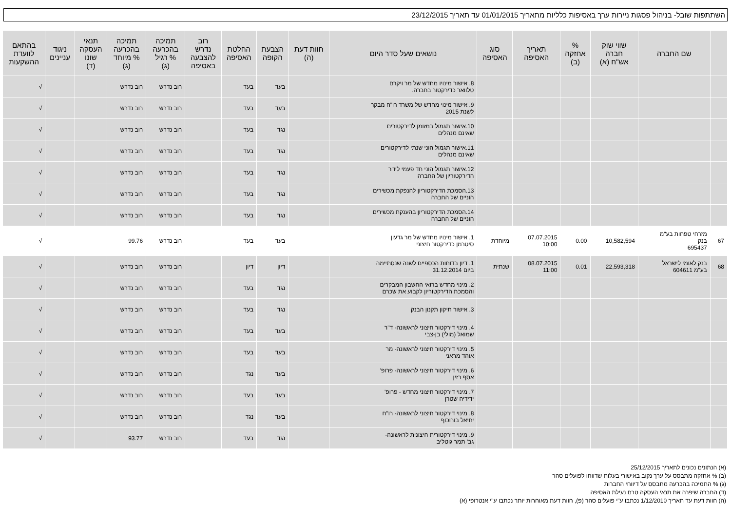השתתפות שובל- בניהול פסגות ניירות ערך באסיפות כלליות מתאריך 01/01/2015 עד תאריך 23/12/2015
| | שם החברה | שווי שוק חברה אש"ח (א) | % אחזקה (ב) | תאריך האסיפה | סוג האסיפה | נושאים שעל סדר היום | חוות דעת (ה) | הצבעת הקופה | החלטת האסיפה | רוב נדרש להצבעה באסיפה | תמיכה בהכרעה % רגיל (ג) | תמיכה בהכרעה % מיוחד (ג) | תנאי העסקה שונו (ד) | ניגוד עניינים | בהתאם לוועדת ההשקעות |
| --- | --- | --- | --- | --- | --- | --- | --- | --- | --- | --- | --- | --- | --- | --- | --- |
| | | | | | | 8. אישור מינויו מחדש של מר ויקרם טלוואר כדירקטור בחברה. | | בעד | בעד | | רוב נדרש | רוב נדרש | | | √ |
| | | | | | | 9. אישור מינוי מחדש של משרד רו"ח מבקר לשנת 2015 | | בעד | בעד | | רוב נדרש | רוב נדרש | | | √ |
| | | | | | | 10.אישור תגמול במזומן לדירקטורים שאינם מנהלים | | נגד | בעד | | רוב נדרש | רוב נדרש | | | √ |
| | | | | | | 11.אישור תגמול הוני שנתי לדירקטורים שאינם מנהלים | | נגד | בעד | | רוב נדרש | רוב נדרש | | | √ |
| | | | | | | 12.אישור תגמול הוני חד פעמי ליו"ר הדירקטוריון של החברה | | נגד | בעד | | רוב נדרש | רוב נדרש | | | √ |
| | | | | | | 13.הסמכת הדירקטוריון להנפקת מכשירים הוניים של החברה | | נגד | בעד | | רוב נדרש | רוב נדרש | | | √ |
| | | | | | | 14.הסמכת הדירקטוריון בהענקת מכשירים הוניים של החברה | | נגד | בעד | | רוב נדרש | רוב נדרש | | | √ |
| 67 | מזרחי טפחות בע"מ בנק 695437 | 10,582,594 | 0.00 | 07.07.2015 10:00 | מיוחדת | 1. אישור מינויו מחדש של מר גדעון סיטרמן כדירקטור חיצוני | | בעד | בעד | | רוב נדרש | 99.76 | | | √ |
| 68 | בנק לאומי לישראל בע"מ 604611 | 22,593,318 | 0.01 | 08.07.2015 11:00 | שנתית | 1. דיון בדוחות הכספיים לשנה שנסתיימה ביום 31.12.2014 | | דיון | דיון | | רוב נדרש | רוב נדרש | | | √ |
| | | | | | | 2. מינוי מחדש ברואי החשבון המבקרים והסמכת הדירקטוריון לקבוע את שכרם | | נגד | בעד | | רוב נדרש | רוב נדרש | | | √ |
| | | | | | | 3. אישור תיקון תקנון הבנק | | נגד | בעד | | רוב נדרש | רוב נדרש | | | √ |
| | | | | | | 4. מינוי דירקטור חיצוני לראשונה- ד"ר שמואל (מולי) בן-צבי | | בעד | בעד | | רוב נדרש | רוב נדרש | | | √ |
| | | | | | | 5. מינוי דירקטור חיצוני לראשונה- מר אוהד מראני | | בעד | בעד | | רוב נדרש | רוב נדרש | | | √ |
| | | | | | | 6. מינוי דירקטור חיצוני לראשונה- פרופ' אסף רזין | | בעד | נגד | | רוב נדרש | רוב נדרש | | | √ |
| | | | | | | 7. מינוי דירקטור חיצוני מחדש - פרופ' ידידיה שטרן | | בעד | בעד | | רוב נדרש | רוב נדרש | | | √ |
| | | | | | | 8. מינוי דירקטור חיצוני לראשונה- רו"ח יחיאל בורוכוף | | בעד | נגד | | רוב נדרש | רוב נדרש | | | √ |
| | | | | | | 9. מינוי דירקטורית חיצונית לראשונה- גב' תמר גוטליב | | נגד | בעד | | רוב נדרש | 93.77 | | | √ |
(א) הנתונים נכונים לתאריך 25/12/2015
(ב) % אחזקה מתבסס על ערך נקוב באישורי בעלות שדווחו לפועלים סהר
(ג) % התמיכה בהכרעה מתבסס על דיווחי החברות
(ד) החברה שיפרה את תנאי העסקה טרם נעילת האסיפה
(ה) חוות דעת עד תאריך 1/12/2010 נכתבו ע"י פועלים סהר (פ), חוות דעת מאוחרות יותר נכתבו ע"י אנטרופי (א)